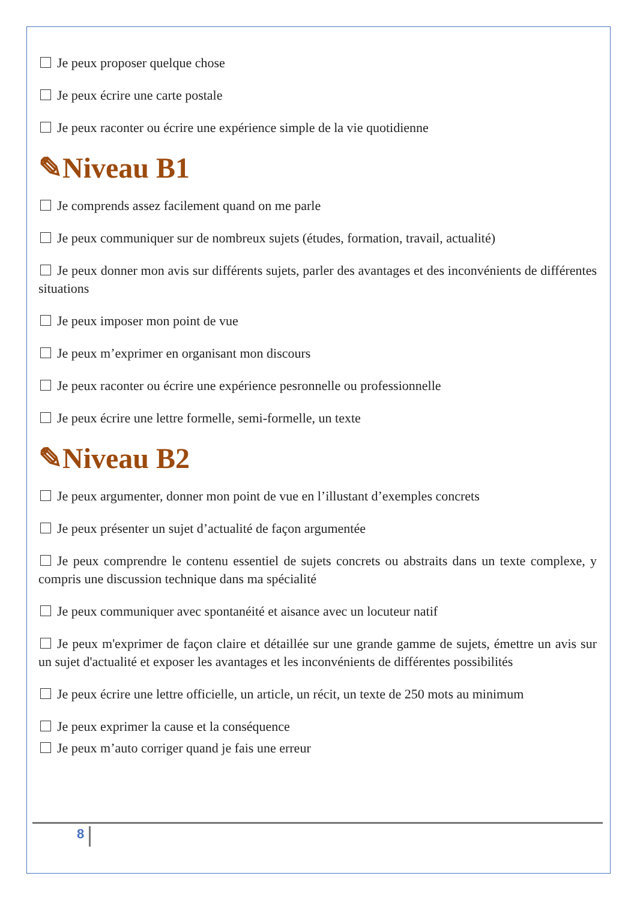Je peux proposer quelque chose
Je peux écrire une carte postale
Je peux raconter ou écrire une expérience simple de la vie quotidienne
✎Niveau B1
Je comprends assez facilement quand on me parle
Je peux communiquer sur de nombreux sujets (études, formation, travail, actualité)
Je peux donner mon avis sur différents sujets, parler des avantages et des inconvénients de différentes situations
Je peux imposer mon point de vue
Je peux m’exprimer en organisant mon discours
Je peux raconter ou écrire une expérience pesronnelle ou professionnelle
Je peux écrire une lettre formelle, semi-formelle, un texte
✎Niveau B2
Je peux argumenter, donner mon point de vue en l’illustant d’exemples concrets
Je peux présenter un sujet d’actualité de façon argumentée
Je peux comprendre le contenu essentiel de sujets concrets ou abstraits dans un texte complexe, y compris une discussion technique dans ma spécialité
Je peux communiquer avec spontanéité et aisance avec un locuteur natif
Je peux m'exprimer de façon claire et détaillée sur une grande gamme de sujets, émettre un avis sur un sujet d'actualité et exposer les avantages et les inconvénients de différentes possibilités
Je peux écrire une lettre officielle, un article, un récit, un texte de 250 mots au minimum
Je peux exprimer la cause et la conséquence
Je peux m’auto corriger quand je fais une erreur
8